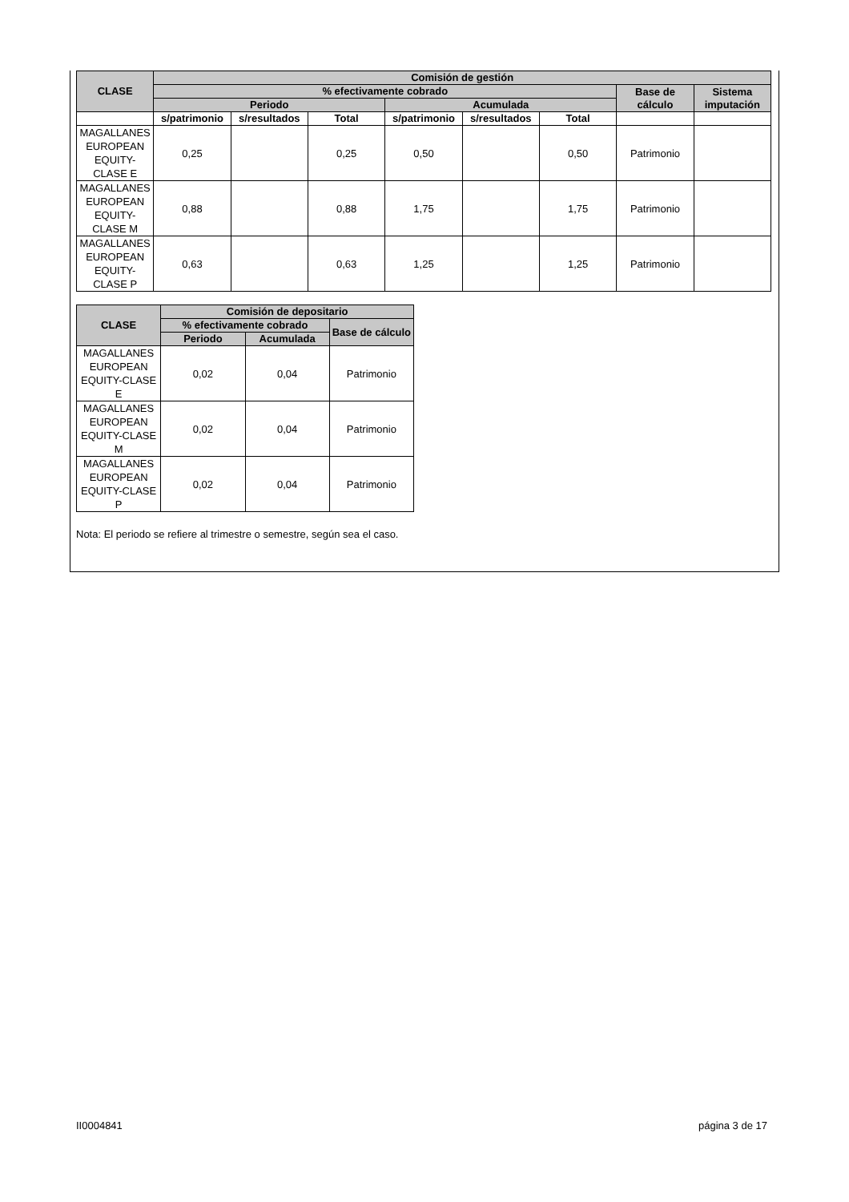| CLASE | Comisión de gestión | | | | | | | |
| --- | --- | --- | --- | --- | --- | --- | --- | --- |
| | % efectivamente cobrado | | | | | | Base de cálculo | Sistema imputación |
| | Periodo | | | Acumulada | | | | |
| | s/patrimonio | s/resultados | Total | s/patrimonio | s/resultados | Total | | |
| MAGALLANES EUROPEAN EQUITY-CLASE E | 0,25 | | 0,25 | 0,50 | | 0,50 | Patrimonio | |
| MAGALLANES EUROPEAN EQUITY-CLASE M | 0,88 | | 0,88 | 1,75 | | 1,75 | Patrimonio | |
| MAGALLANES EUROPEAN EQUITY-CLASE P | 0,63 | | 0,63 | 1,25 | | 1,25 | Patrimonio | |
| CLASE | Comisión de depositario | | |
| --- | --- | --- | --- |
| | % efectivamente cobrado | | Base de cálculo |
| | Periodo | Acumulada | |
| MAGALLANES EUROPEAN EQUITY-CLASE E | 0,02 | 0,04 | Patrimonio |
| MAGALLANES EUROPEAN EQUITY-CLASE M | 0,02 | 0,04 | Patrimonio |
| MAGALLANES EUROPEAN EQUITY-CLASE P | 0,02 | 0,04 | Patrimonio |
Nota: El periodo se refiere al trimestre o semestre, según sea el caso.
II0004841 página 3 de 17